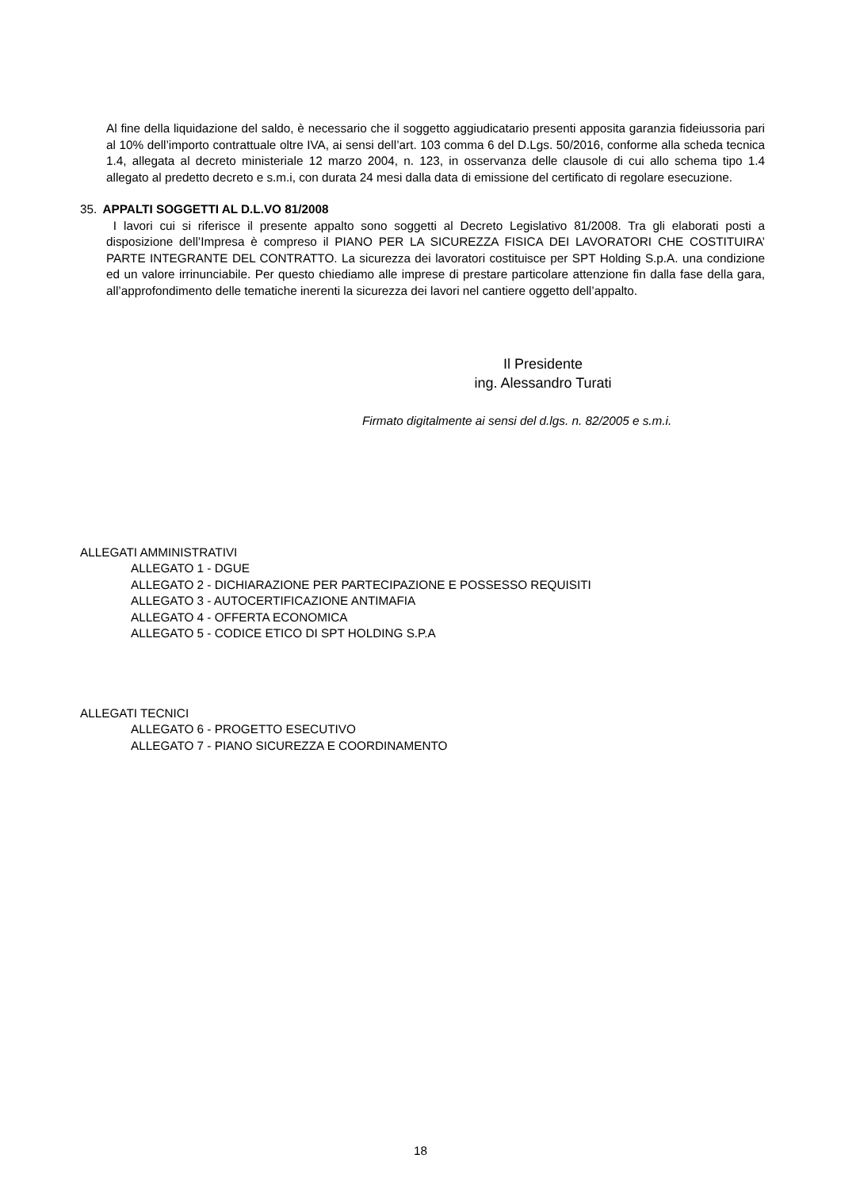Al fine della liquidazione del saldo, è necessario che il soggetto aggiudicatario presenti apposita garanzia fideiussoria pari al 10% dell’importo contrattuale oltre IVA, ai sensi dell’art. 103 comma 6 del D.Lgs. 50/2016, conforme alla scheda tecnica 1.4, allegata al decreto ministeriale 12 marzo 2004, n. 123, in osservanza delle clausole di cui allo schema tipo 1.4 allegato al predetto decreto e s.m.i, con durata 24 mesi dalla data di emissione del certificato di regolare esecuzione.
35. APPALTI SOGGETTI AL D.L.VO 81/2008
I lavori cui si riferisce il presente appalto sono soggetti al Decreto Legislativo 81/2008. Tra gli elaborati posti a disposizione dell’Impresa è compreso il PIANO PER LA SICUREZZA FISICA DEI LAVORATORI CHE COSTITUIRA’ PARTE INTEGRANTE DEL CONTRATTO. La sicurezza dei lavoratori costituisce per SPT Holding S.p.A. una condizione ed un valore irrinunciabile. Per questo chiediamo alle imprese di prestare particolare attenzione fin dalla fase della gara, all’approfondimento delle tematiche inerenti la sicurezza dei lavori nel cantiere oggetto dell’appalto.
Il Presidente
ing. Alessandro Turati
Firmato digitalmente ai sensi del d.lgs. n. 82/2005 e s.m.i.
ALLEGATI AMMINISTRATIVI
ALLEGATO 1 - DGUE
ALLEGATO 2 - DICHIARAZIONE PER PARTECIPAZIONE E POSSESSO REQUISITI
ALLEGATO 3 - AUTOCERTIFICAZIONE ANTIMAFIA
ALLEGATO 4 - OFFERTA ECONOMICA
ALLEGATO 5 - CODICE ETICO DI SPT HOLDING S.P.A
ALLEGATI TECNICI
ALLEGATO 6 - PROGETTO ESECUTIVO
ALLEGATO 7 - PIANO SICUREZZA E COORDINAMENTO
18